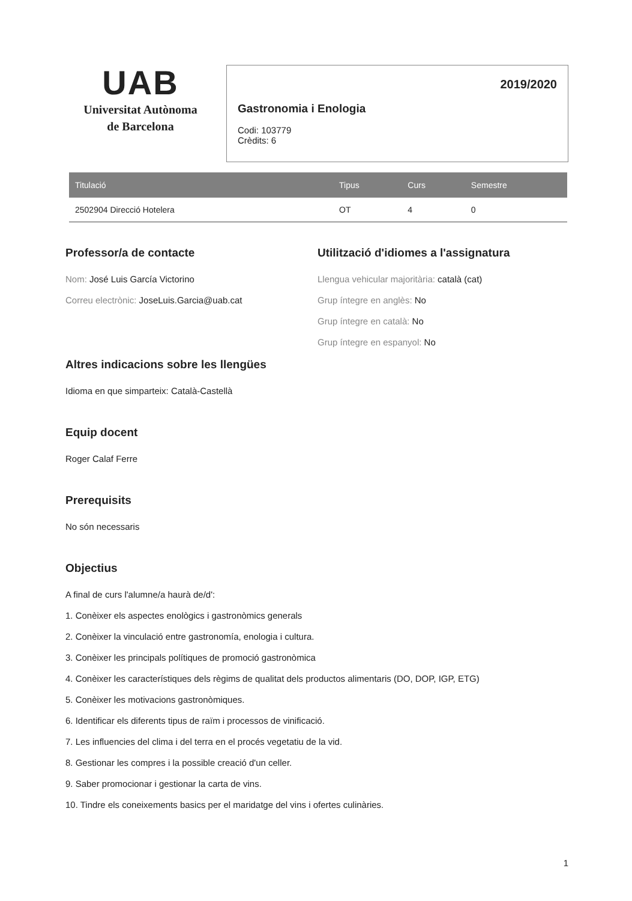UAB
Universitat Autònoma
de Barcelona
2019/2020
Gastronomia i Enologia
Codi: 103779
Crèdits: 6
| Titulació | Tipus | Curs | Semestre |
| --- | --- | --- | --- |
| 2502904 Direcció Hotelera | OT | 4 | 0 |
Professor/a de contacte
Nom: José Luis García Victorino
Correu electrònic: JoseLuis.Garcia@uab.cat
Utilització d'idiomes a l'assignatura
Llengua vehicular majoritària: català (cat)
Grup íntegre en anglès: No
Grup íntegre en català: No
Grup íntegre en espanyol: No
Altres indicacions sobre les llengües
Idioma en que simparteix: Català-Castellà
Equip docent
Roger Calaf Ferre
Prerequisits
No són necessaris
Objectius
A final de curs l'alumne/a haurà de/d':
1. Conèixer els aspectes enològics i gastronòmics generals
2. Conèixer la vinculació entre gastronomía, enologia i cultura.
3. Conèixer les principals polítiques de promoció gastronòmica
4. Conèixer les característiques dels règims de qualitat dels productos alimentaris (DO, DOP, IGP, ETG)
5. Conèixer les motivacions gastronòmiques.
6. Identificar els diferents tipus de raïm i processos de vinificació.
7. Les influencies del clima i del terra en el procés vegetatiu de la vid.
8. Gestionar les compres i la possible creació d'un celler.
9. Saber promocionar i gestionar la carta de vins.
10. Tindre els coneixements basics per el maridatge del vins i ofertes culinàries.
1